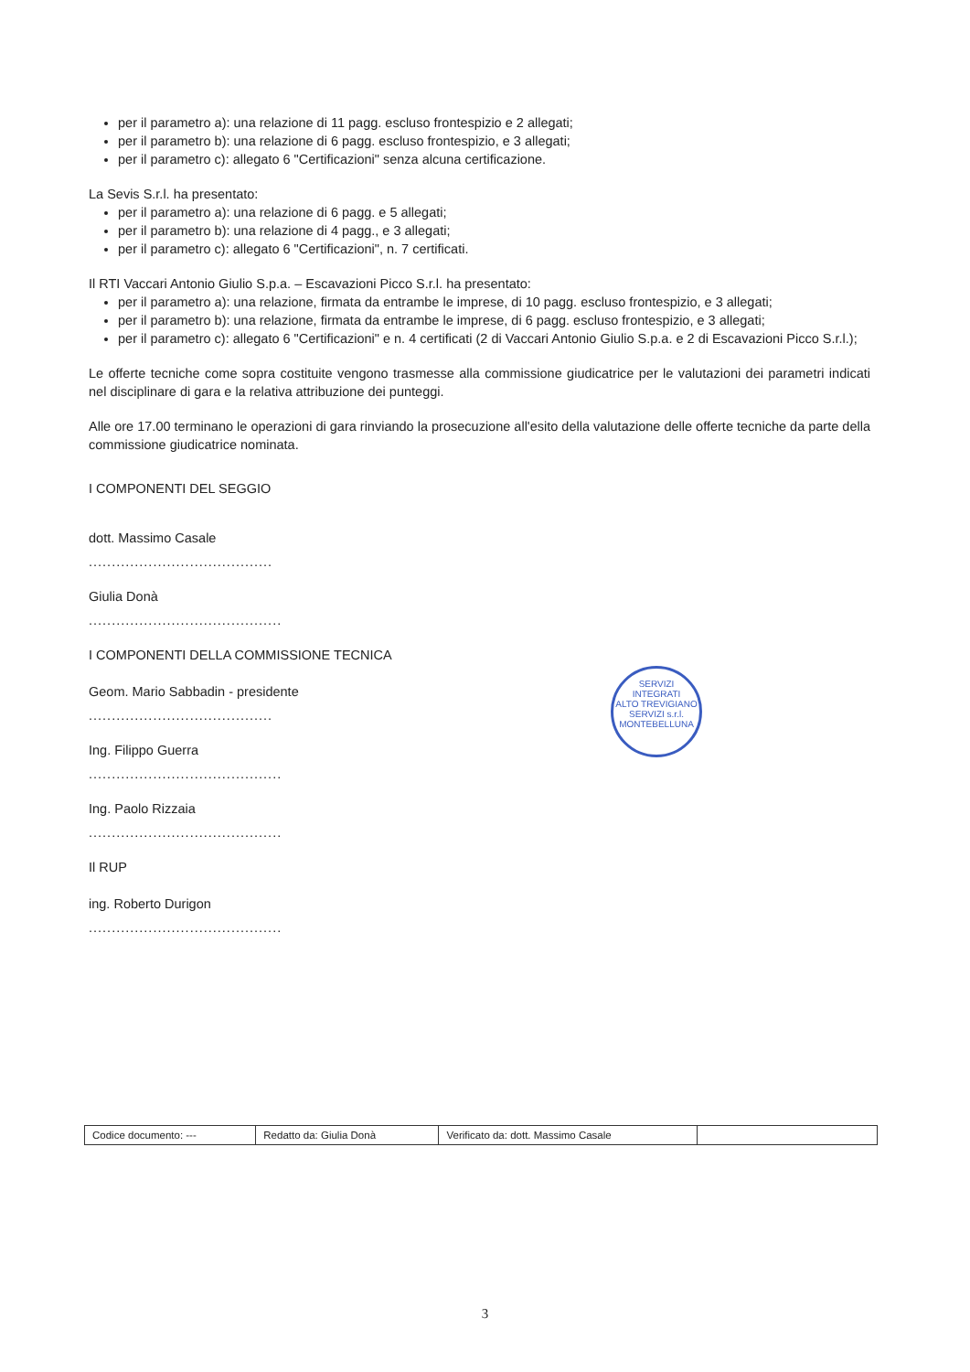per il parametro a): una relazione di 11 pagg. escluso frontespizio e 2 allegati;
per il parametro b): una relazione di 6 pagg. escluso frontespizio, e 3 allegati;
per il parametro c): allegato 6 "Certificazioni" senza alcuna certificazione.
La Sevis S.r.l. ha presentato:
per il parametro a): una relazione di 6 pagg. e 5 allegati;
per il parametro b): una relazione di 4 pagg., e 3 allegati;
per il parametro c): allegato 6 "Certificazioni", n. 7 certificati.
Il RTI Vaccari Antonio Giulio S.p.a. – Escavazioni Picco S.r.l. ha presentato:
per il parametro a): una relazione, firmata da entrambe le imprese, di 10 pagg. escluso frontespizio, e 3 allegati;
per il parametro b): una relazione, firmata da entrambe le imprese, di 6 pagg. escluso frontespizio, e 3 allegati;
per il parametro c): allegato 6 "Certificazioni" e n. 4 certificati (2 di Vaccari Antonio Giulio S.p.a. e 2 di Escavazioni Picco S.r.l.);
Le offerte tecniche come sopra costituite vengono trasmesse alla commissione giudicatrice per le valutazioni dei parametri indicati nel disciplinare di gara e la relativa attribuzione dei punteggi.
Alle ore 17.00 terminano le operazioni di gara rinviando la prosecuzione all'esito della valutazione delle offerte tecniche da parte della commissione giudicatrice nominata.
I COMPONENTI DEL SEGGIO
dott. Massimo Casale
........................................
Giulia Donà
..........................................
I COMPONENTI DELLA COMMISSIONE TECNICA
Geom. Mario Sabbadin - presidente
........................................
Ing. Filippo Guerra
..........................................
Ing. Paolo Rizzaia
..........................................
Il RUP
ing. Roberto Durigon
..........................................
SERVIZI INTEGRATI
ALTO TREVIGIANO SERVIZI s.r.l.
MONTEBELLUNA
| Codice documento: --- | Redatto da: Giulia Donà | Verificato da: dott. Massimo Casale | |
3